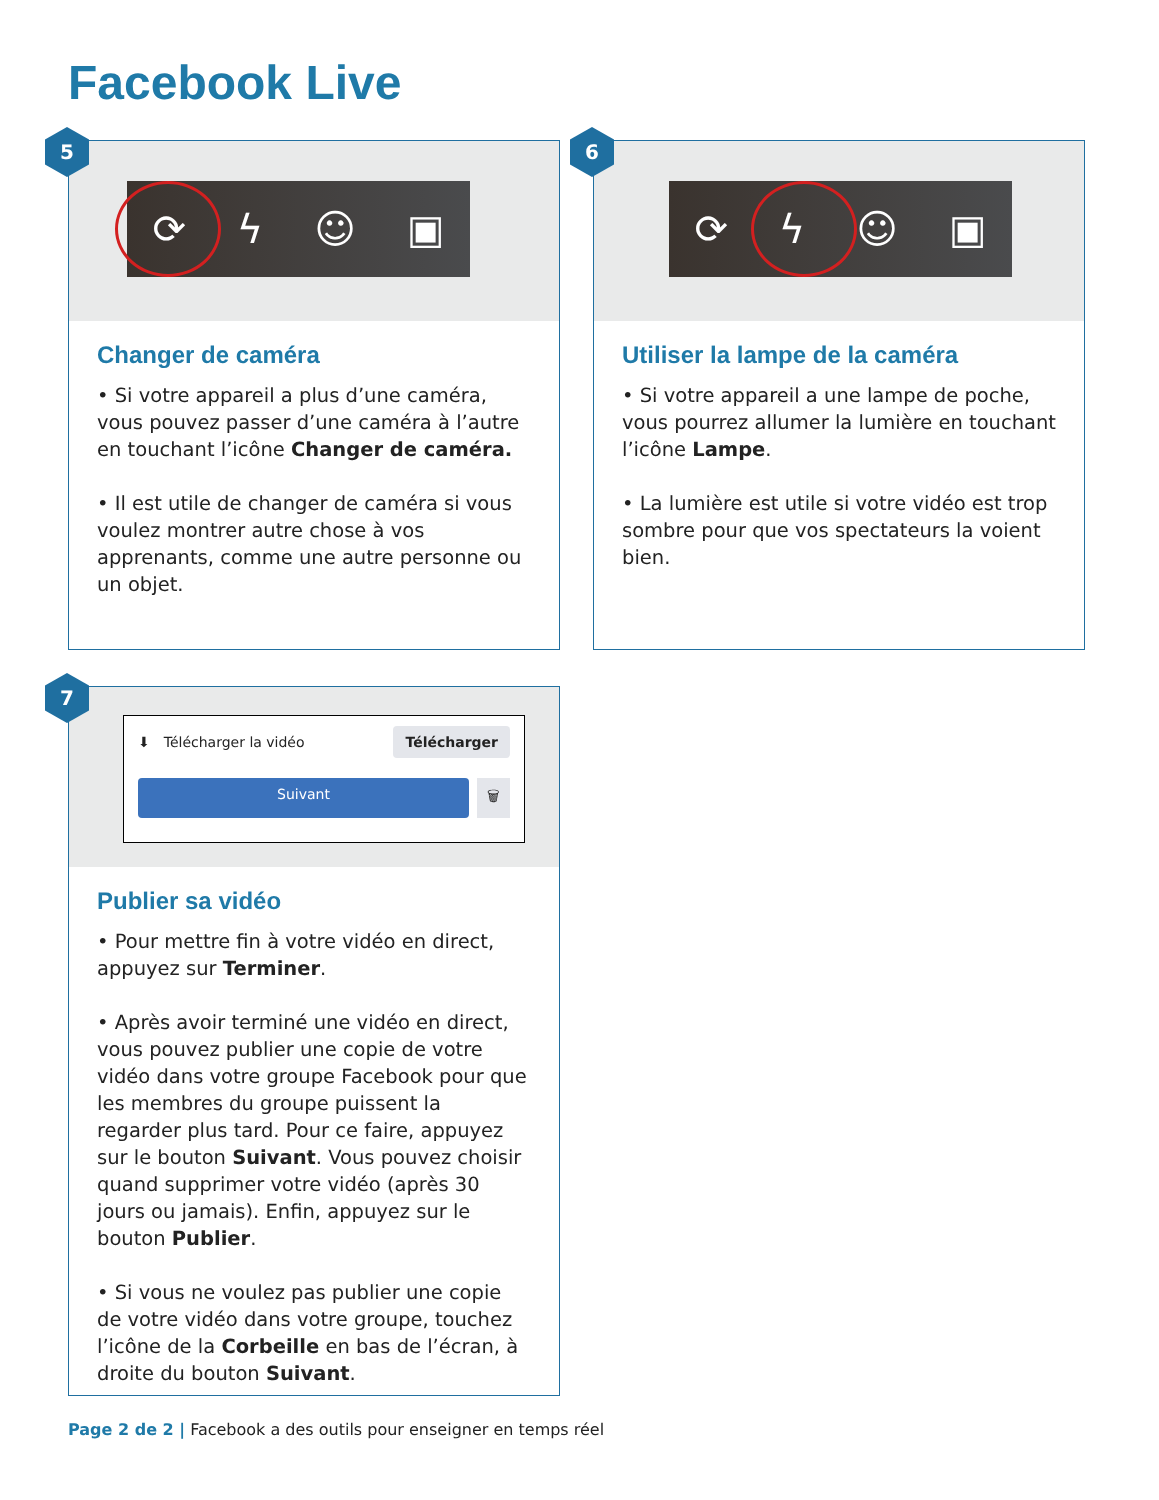Facebook Live
5
⟳ ϟ ☺ ▣
Changer de caméra
• Si votre appareil a plus d’une caméra, vous pouvez passer d’une caméra à l’autre en touchant l’icône Changer de caméra.
• Il est utile de changer de caméra si vous voulez montrer autre chose à vos apprenants, comme une autre personne ou un objet.
6
⟳ ϟ ☺ ▣
Utiliser la lampe de la caméra
• Si votre appareil a une lampe de poche, vous pourrez allumer la lumière en touchant l’icône Lampe.
• La lumière est utile si votre vidéo est trop sombre pour que vos spectateurs la voient bien.
7
⬇ Télécharger la vidéo Télécharger
Suivant 🗑
Publier sa vidéo
• Pour mettre fin à votre vidéo en direct, appuyez sur Terminer.
• Après avoir terminé une vidéo en direct, vous pouvez publier une copie de votre vidéo dans votre groupe Facebook pour que les membres du groupe puissent la regarder plus tard. Pour ce faire, appuyez sur le bouton Suivant. Vous pouvez choisir quand supprimer votre vidéo (après 30 jours ou jamais). Enfin, appuyez sur le bouton Publier.
• Si vous ne voulez pas publier une copie de votre vidéo dans votre groupe, touchez l’icône de la Corbeille en bas de l’écran, à droite du bouton Suivant.
Page 2 de 2 | Facebook a des outils pour enseigner en temps réel